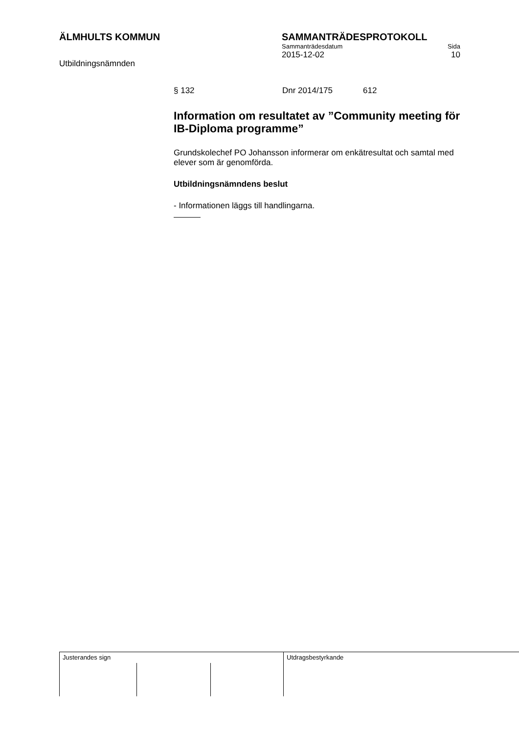ÄLMHULTS KOMMUN
Utbildningsnämnden
SAMMANTRÄDESPROTOKOLL
Sammanträdesdatum Sida
2015-12-02 10
§ 132 Dnr 2014/175 612
Information om resultatet av ”Community meeting för IB-Diploma programme”
Grundskolechef PO Johansson informerar om enkätresultat och samtal med elever som är genomförda.
Utbildningsnämndens beslut
- Informationen läggs till handlingarna.
Justerandes sign Utdragsbestyrkande